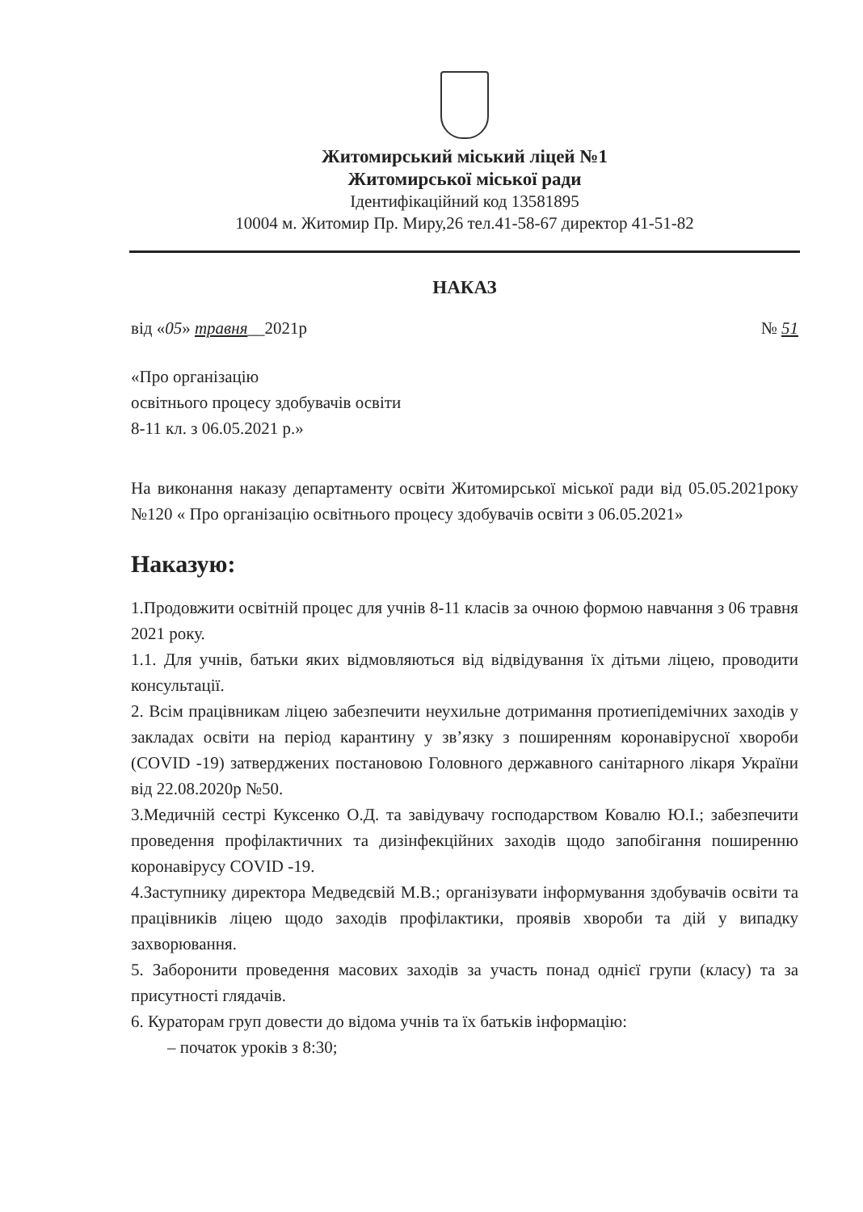Житомирський міський ліцей №1
Житомирської міської ради
Ідентифікаційний код 13581895
10004 м. Житомир Пр. Миру,26 тел.41-58-67 директор 41-51-82
НАКАЗ
від «05» травня__2021р № 51
«Про організацію
освітнього процесу здобувачів освіти
8-11 кл. з 06.05.2021 р.»
На виконання наказу департаменту освіти Житомирської міської ради від 05.05.2021року №120 « Про організацію освітнього процесу здобувачів освіти з 06.05.2021»
Наказую:
1.Продовжити освітній процес для учнів 8-11 класів за очною формою навчання з 06 травня 2021 року.
1.1. Для учнів, батьки яких відмовляються від відвідування їх дітьми ліцею, проводити консультації.
2. Всім працівникам ліцею забезпечити неухильне дотримання протиепідемічних заходів у закладах освіти на період карантину у зв’язку з поширенням коронавірусної хвороби (COVID -19) затверджених постановою Головного державного санітарного лікаря України від 22.08.2020р №50.
3.Медичній сестрі Куксенко О.Д. та завідувачу господарством Ковалю Ю.І.; забезпечити проведення профілактичних та дизінфекційних заходів щодо запобігання поширенню коронавірусу COVID -19.
4.Заступнику директора Медведєвій М.В.; організувати інформування здобувачів освіти та працівників ліцею щодо заходів профілактики, проявів хвороби та дій у випадку захворювання.
5. Заборонити проведення масових заходів за участь понад однієї групи (класу) та за присутності глядачів.
6. Кураторам груп довести до відома учнів та їх батьків інформацію:
– початок уроків з 8:30;